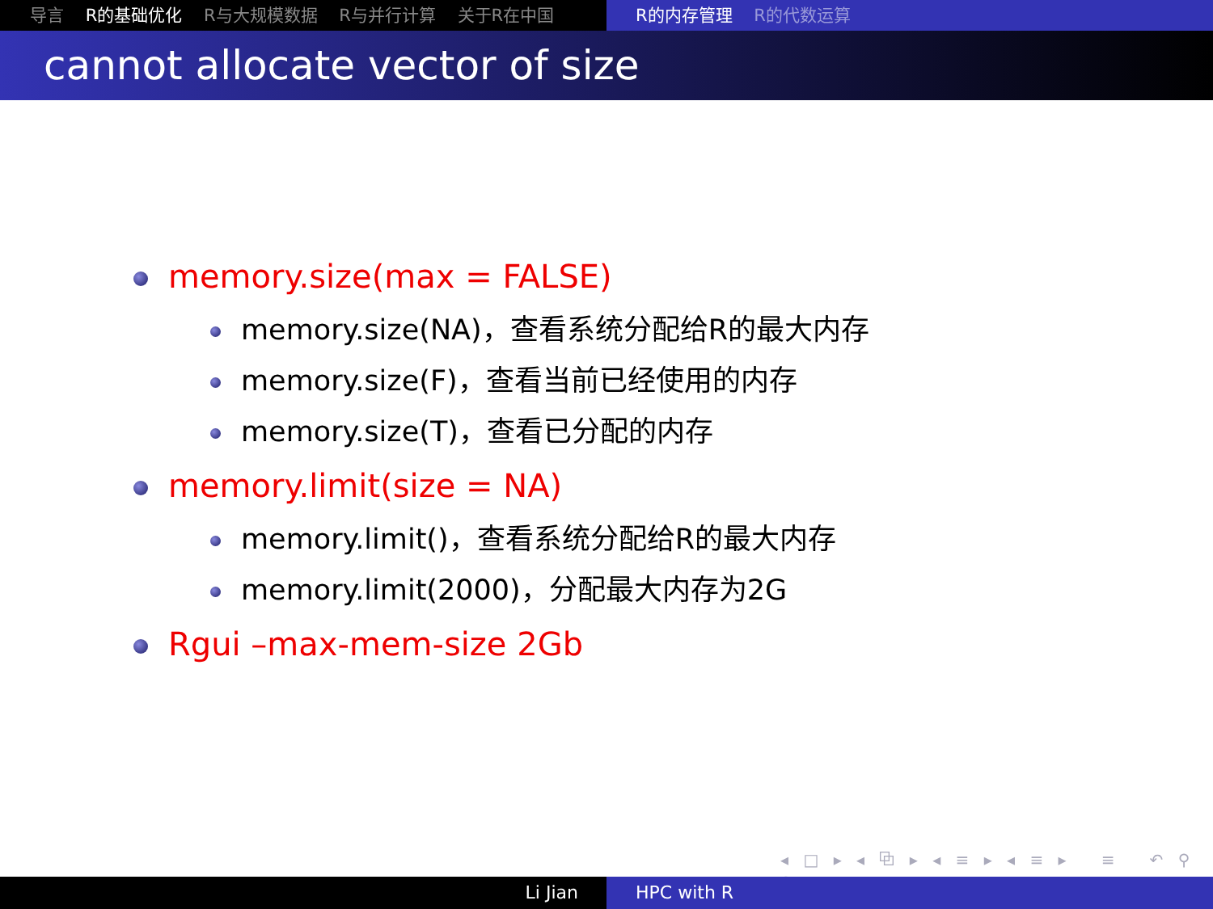导言 R的基础优化 R与大规模数据 R与并行计算 关于R在中国 R的内存管理 R的代数运算
cannot allocate vector of size
memory.size(max = FALSE)
memory.size(NA)，查看系统分配给R的最大内存
memory.size(F)，查看当前已经使用的内存
memory.size(T)，查看已分配的内存
memory.limit(size = NA)
memory.limit()，查看系统分配给R的最大内存
memory.limit(2000)，分配最大内存为2G
Rgui –max-mem-size 2Gb
◂ □ ▸ ◂ ⧉ ▸ ◂ ≡ ▸ ◂ ≡ ▸ ≡ ↶ ⚲ ↷
Li Jian HPC with R